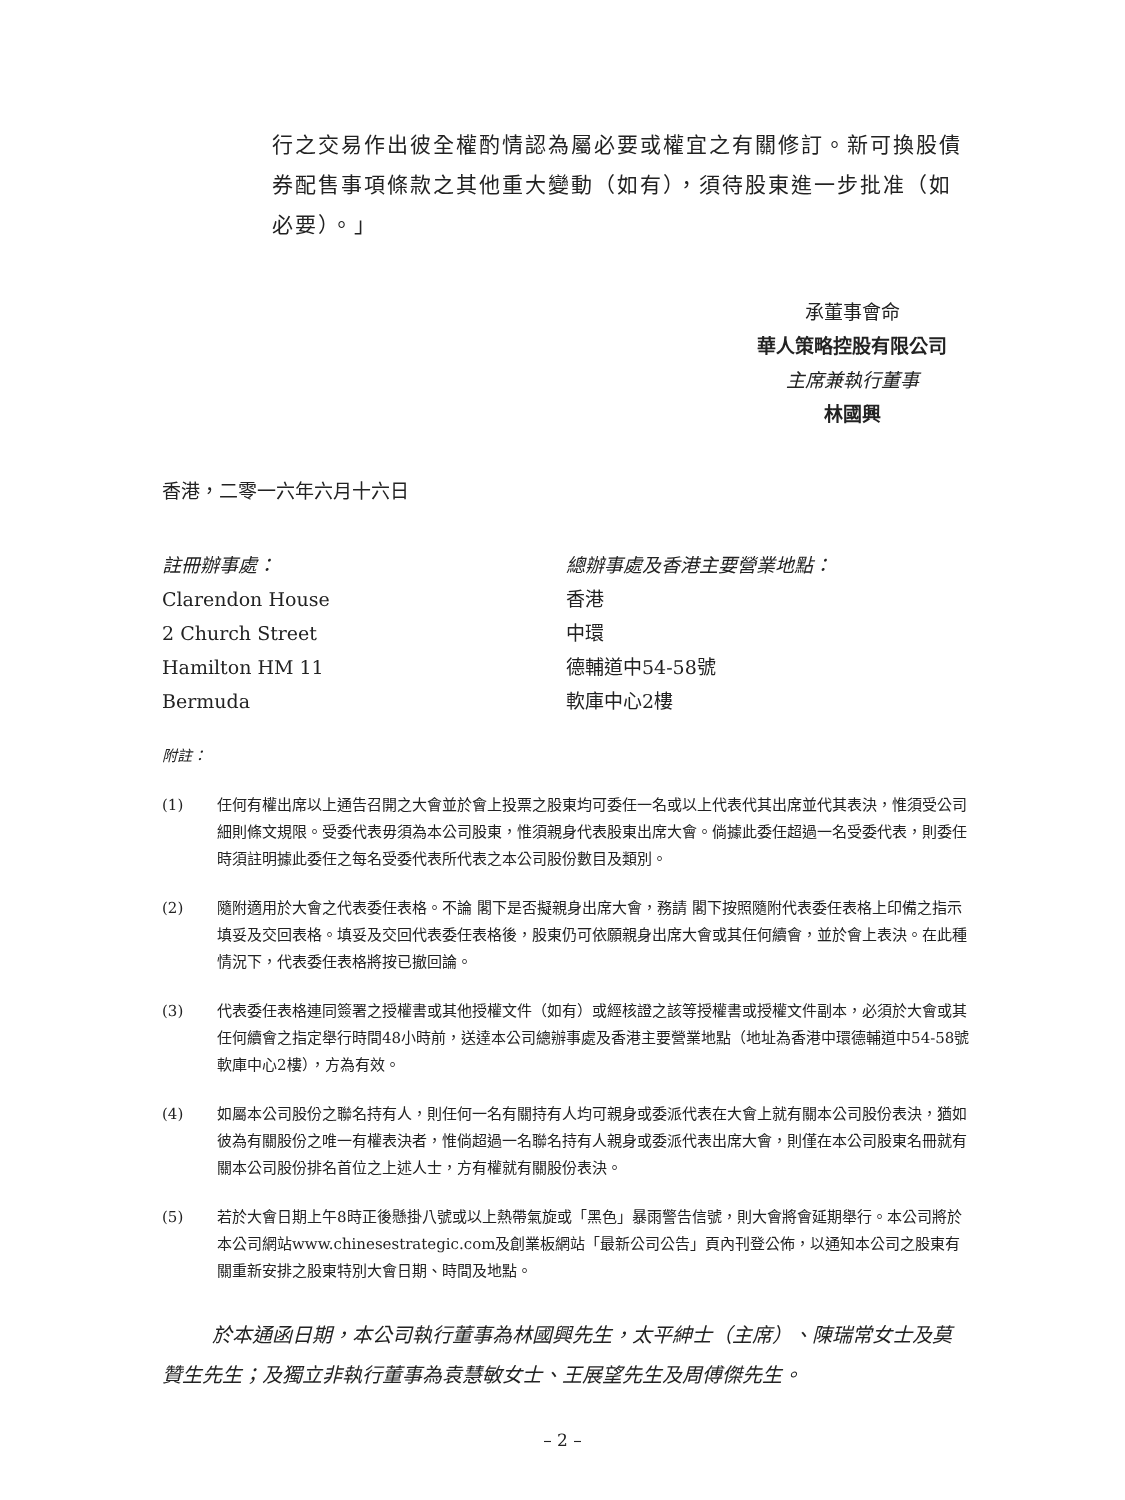行之交易作出彼全權酌情認為屬必要或權宜之有關修訂。新可換股債券配售事項條款之其他重大變動（如有），須待股東進一步批准（如必要）。」
承董事會命
華人策略控股有限公司
主席兼執行董事
林國興
香港，二零一六年六月十六日
註冊辦事處：
Clarendon House
2 Church Street
Hamilton HM 11
Bermuda
總辦事處及香港主要營業地點：
香港
中環
德輔道中54-58號
軟庫中心2樓
附註：
(1) 任何有權出席以上通告召開之大會並於會上投票之股東均可委任一名或以上代表代其出席並代其表決，惟須受公司細則條文規限。受委代表毋須為本公司股東，惟須親身代表股東出席大會。倘據此委任超過一名受委代表，則委任時須註明據此委任之每名受委代表所代表之本公司股份數目及類別。
(2) 隨附適用於大會之代表委任表格。不論 閣下是否擬親身出席大會，務請 閣下按照隨附代表委任表格上印備之指示填妥及交回表格。填妥及交回代表委任表格後，股東仍可依願親身出席大會或其任何續會，並於會上表決。在此種情況下，代表委任表格將按已撤回論。
(3) 代表委任表格連同簽署之授權書或其他授權文件（如有）或經核證之該等授權書或授權文件副本，必須於大會或其任何續會之指定舉行時間48小時前，送達本公司總辦事處及香港主要營業地點（地址為香港中環德輔道中54-58號軟庫中心2樓），方為有效。
(4) 如屬本公司股份之聯名持有人，則任何一名有關持有人均可親身或委派代表在大會上就有關本公司股份表決，猶如彼為有關股份之唯一有權表決者，惟倘超過一名聯名持有人親身或委派代表出席大會，則僅在本公司股東名冊就有關本公司股份排名首位之上述人士，方有權就有關股份表決。
(5) 若於大會日期上午8時正後懸掛八號或以上熱帶氣旋或「黑色」暴雨警告信號，則大會將會延期舉行。本公司將於本公司網站www.chinesestrategic.com及創業板網站「最新公司公告」頁內刊登公佈，以通知本公司之股東有關重新安排之股東特別大會日期、時間及地點。
於本通函日期，本公司執行董事為林國興先生，太平紳士（主席）、陳瑞常女士及莫贊生先生；及獨立非執行董事為袁慧敏女士、王展望先生及周傅傑先生。
– 2 –